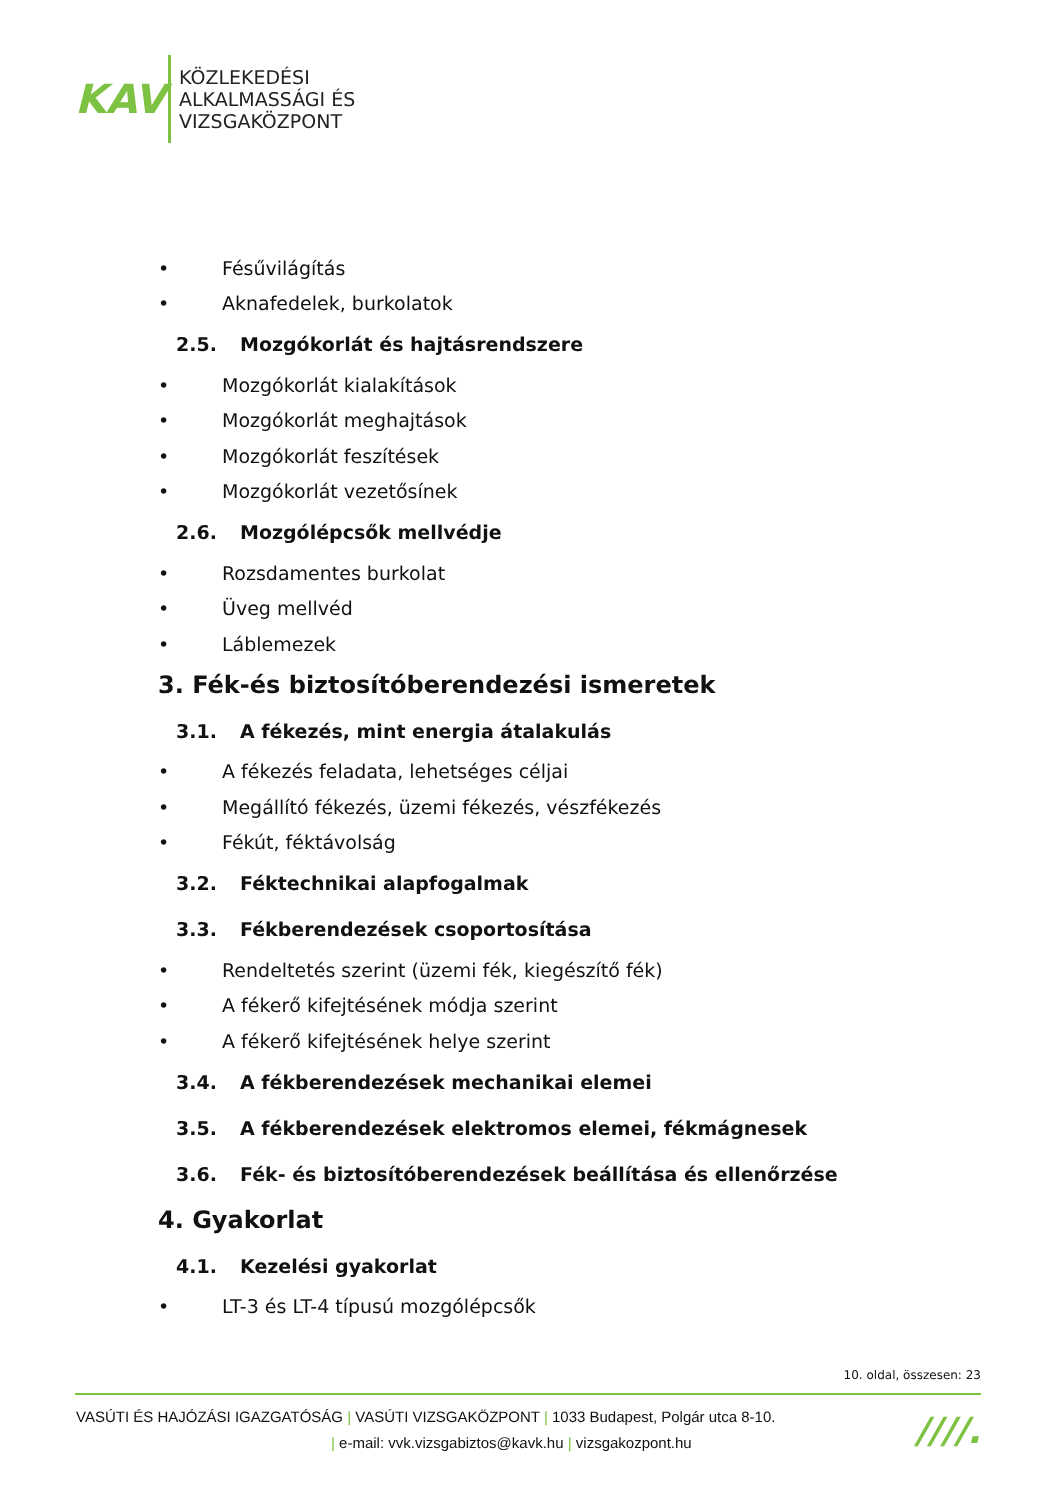KAV
KÖZLEKEDÉSI
ALKALMASSÁGI ÉS
VIZSGAKÖZPONT
• Fésűvilágítás
• Aknafedelek, burkolatok
2.5. Mozgókorlát és hajtásrendszere
• Mozgókorlát kialakítások
• Mozgókorlát meghajtások
• Mozgókorlát feszítések
• Mozgókorlát vezetősínek
2.6. Mozgólépcsők mellvédje
• Rozsdamentes burkolat
• Üveg mellvéd
• Láblemezek
3. Fék-és biztosítóberendezési ismeretek
3.1. A fékezés, mint energia átalakulás
• A fékezés feladata, lehetséges céljai
• Megállító fékezés, üzemi fékezés, vészfékezés
• Fékút, féktávolság
3.2. Féktechnikai alapfogalmak
3.3. Fékberendezések csoportosítása
• Rendeltetés szerint (üzemi fék, kiegészítő fék)
• A fékerő kifejtésének módja szerint
• A fékerő kifejtésének helye szerint
3.4. A fékberendezések mechanikai elemei
3.5. A fékberendezések elektromos elemei, fékmágnesek
3.6. Fék- és biztosítóberendezések beállítása és ellenőrzése
4. Gyakorlat
4.1. Kezelési gyakorlat
• LT-3 és LT-4 típusú mozgólépcsők
10. oldal, összesen: 23
VASÚTI ÉS HAJÓZÁSI IGAZGATÓSÁG | VASÚTI VIZSGAKÖZPONT | 1033 Budapest, Polgár utca 8-10.
| e-mail: vvk.vizsgabiztos@kavk.hu | vizsgakozpont.hu
////.